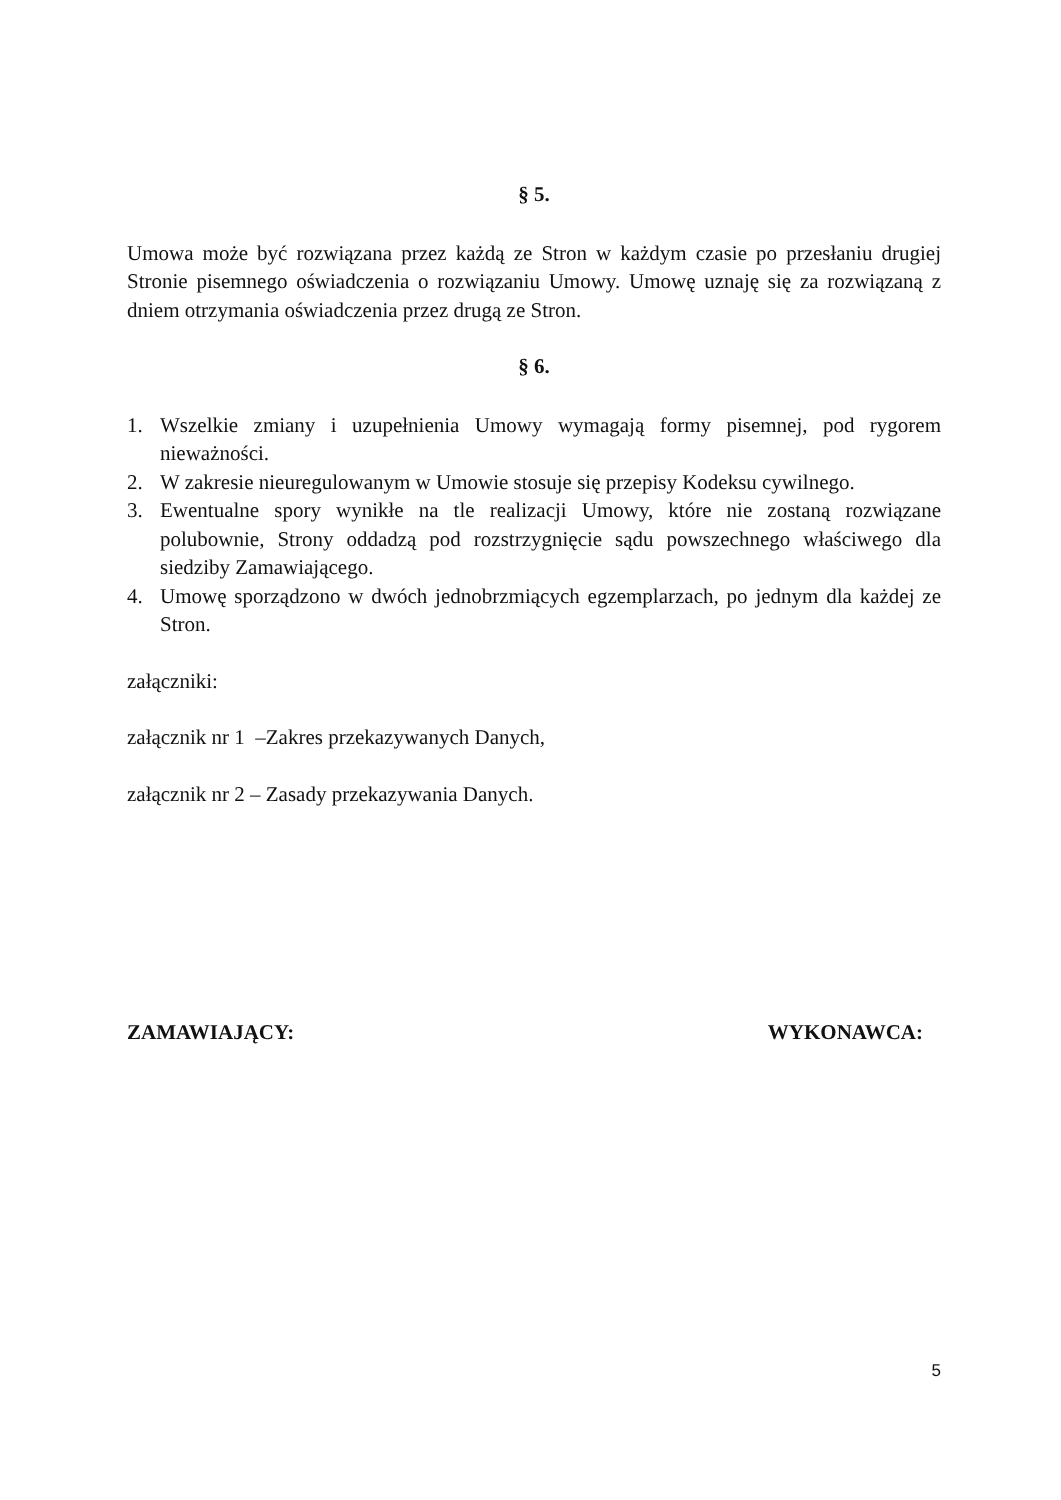§ 5.
Umowa może być rozwiązana przez każdą ze Stron w każdym czasie po przesłaniu drugiej Stronie pisemnego oświadczenia o rozwiązaniu Umowy. Umowę uznaję się za rozwiązaną z dniem otrzymania oświadczenia przez drugą ze Stron.
§ 6.
1. Wszelkie zmiany i uzupełnienia Umowy wymagają formy pisemnej, pod rygorem nieważności.
2. W zakresie nieuregulowanym w Umowie stosuje się przepisy Kodeksu cywilnego.
3. Ewentualne spory wynikłe na tle realizacji Umowy, które nie zostaną rozwiązane polubownie, Strony oddadzą pod rozstrzygnięcie sądu powszechnego właściwego dla siedziby Zamawiającego.
4. Umowę sporządzono w dwóch jednobrzmiących egzemplarzach, po jednym dla każdej ze Stron.
załączniki:
załącznik nr 1 –Zakres przekazywanych Danych,
załącznik nr 2 – Zasady przekazywania Danych.
ZAMAWIAJĄCY: WYKONAWCA:
5